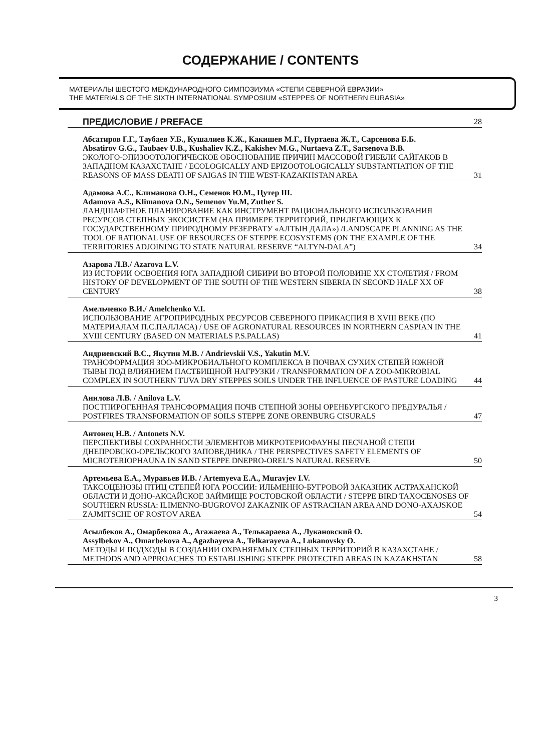СОДЕРЖАНИЕ / CONTENTS
МАТЕРИАЛЫ ШЕСТОГО МЕЖДУНАРОДНОГО СИМПОЗИУМА «СТЕПИ СЕВЕРНОЙ ЕВРАЗИИ»
THE MATERIALS OF THE SIXTH INTERNATIONAL SYMPOSIUM «STEPPES OF NORTHERN EURASIA»
ПРЕДИСЛОВИЕ / PREFACE 28
Абсатиров Г.Г., Таубаев У.Б., Кушалиев К.Ж., Какишев М.Г., Нуртаева Ж.Т., Сарсенова Б.Б.
Absatirov G.G., Taubaev U.B., Kushaliev K.Z., Kakishev M.G., Nurtaeva Z.T., Sarsenova B.B.
ЭКОЛОГО-ЭПИЗООТОЛОГИЧЕСКОЕ ОБОСНОВАНИЕ ПРИЧИН МАССОВОЙ ГИБЕЛИ САЙГАКОВ В ЗАПАДНОМ КАЗАХСТАНЕ / ECOLOGICALLY AND EPIZOOTOLOGICALLY SUBSTANTIATION OF THE REASONS OF MASS DEATH OF SAIGAS IN THE WEST-KAZAKHSTAN AREA 31
Адамова А.С., Климанова О.Н., Семенов Ю.М., Цутер Ш.
Adamova A.S., Klimanova O.N., Semenov Yu.M, Zuther S.
ЛАНДШАФТНОЕ ПЛАНИРОВАНИЕ КАК ИНСТРУМЕНТ РАЦИОНАЛЬНОГО ИСПОЛЬЗОВАНИЯ РЕСУРСОВ СТЕПНЫХ ЭКОСИСТЕМ (НА ПРИМЕРЕ ТЕРРИТОРИЙ, ПРИЛЕГАЮЩИХ К ГОСУДАРСТВЕННОМУ ПРИРОДНОМУ РЕЗЕРВАТУ «АЛТЫН ДАЛА») /LANDSCAPE PLANNING AS THE TOOL OF RATIONAL USE OF RESOURCES OF STEPPE ECOSYSTEMS (ON THE EXAMPLE OF THE TERRITORIES ADJOINING TO STATE NATURAL RESERVE “ALTYN-DALA”) 34
Азарова Л.В./ Azarova L.V.
ИЗ ИСТОРИИ ОСВОЕНИЯ ЮГА ЗАПАДНОЙ СИБИРИ ВО ВТОРОЙ ПОЛОВИНЕ XX СТОЛЕТИЯ / FROM HISTORY OF DEVELOPMENT OF THE SOUTH OF THE WESTERN SIBERIA IN SECOND HALF XX OF CENTURY 38
Амельченко В.И./ Amelchenko V.I.
ИСПОЛЬЗОВАНИЕ АГРОПРИРОДНЫХ РЕСУРСОВ СЕВЕРНОГО ПРИКАСПИЯ В XVIII ВЕКЕ (ПО МАТЕРИАЛАМ П.С.ПАЛЛАСА) / USE OF AGRONATURAL RESOURCES IN NORTHERN CASPIAN IN THE XVIII CENTURY (BASED ON MATERIALS P.S.PALLAS) 41
Андриевский В.С., Якутин М.В. / Andrievskii V.S., Yakutin M.V.
ТРАНСФОРМАЦИЯ ЗОО-МИКРОБИАЛЬНОГО КОМПЛЕКСА В ПОЧВАХ СУХИХ СТЕПЕЙ ЮЖНОЙ ТЫВЫ ПОД ВЛИЯНИЕМ ПАСТБИЩНОЙ НАГРУЗКИ / TRANSFORMATION OF A ZOO-MIKROBIAL COMPLEX IN SOUTHERN TUVA DRY STEPPES SOILS UNDER THE INFLUENCE OF PASTURE LOADING 44
Анилова Л.В. / Anilova L.V.
ПОСТПИРОГЕННАЯ ТРАНСФОРМАЦИЯ ПОЧВ СТЕПНОЙ ЗОНЫ ОРЕНБУРГСКОГО ПРЕДУРАЛЬЯ / POSTFIRES TRANSFORMATION OF SOILS STEPPE ZONE ORENBURG CISURALS 47
Антонец Н.В. / Antonets N.V.
ПЕРСПЕКТИВЫ СОХРАННОСТИ ЭЛЕМЕНТОВ МИКРОТЕРИОФАУНЫ ПЕСЧАНОЙ СТЕПИ ДНЕПРОВСКО-ОРЕЛЬСКОГО ЗАПОВЕДНИКА / THE PERSPECTIVES SAFETY ELEMENTS OF MICROTERIOPHAUNA IN SAND STEPPE DNEPRO-OREL’S NATURAL RESERVE 50
Артемьева Е.А., Муравьев И.В. / Artemyeva E.A., Muravjev I.V.
ТАКСОЦЕНОЗЫ ПТИЦ СТЕПЕЙ ЮГА РОССИИ: ИЛЬМЕННО-БУГРОВОЙ ЗАКАЗНИК АСТРАХАНСКОЙ ОБЛАСТИ И ДОНО-АКСАЙСКОЕ ЗАЙМИЩЕ РОСТОВСКОЙ ОБЛАСТИ / STEPPE BIRD TAXOCENOSES OF SOUTHERN RUSSIA: ILIMENNO-BUGROVOJ ZAKAZNIK OF ASTRACHAN AREA AND DONO-AXAJSKOE ZAJMITSCHE OF ROSTOV AREA 54
Асылбеков А., Омарбекова А., Агажаева А., Телькараева А., Лукановский О.
Assylbekov A., Omarbekova A., Agazhayeva A., Telkarayeva A., Lukanovsky O.
МЕТОДЫ И ПОДХОДЫ В СОЗДАНИИ ОХРАНЯЕМЫХ СТЕПНЫХ ТЕРРИТОРИЙ В КАЗАХСТАНЕ / METHODS AND APPROACHES TO ESTABLISHING STEPPE PROTECTED AREAS IN KAZAKHSTAN 58
3